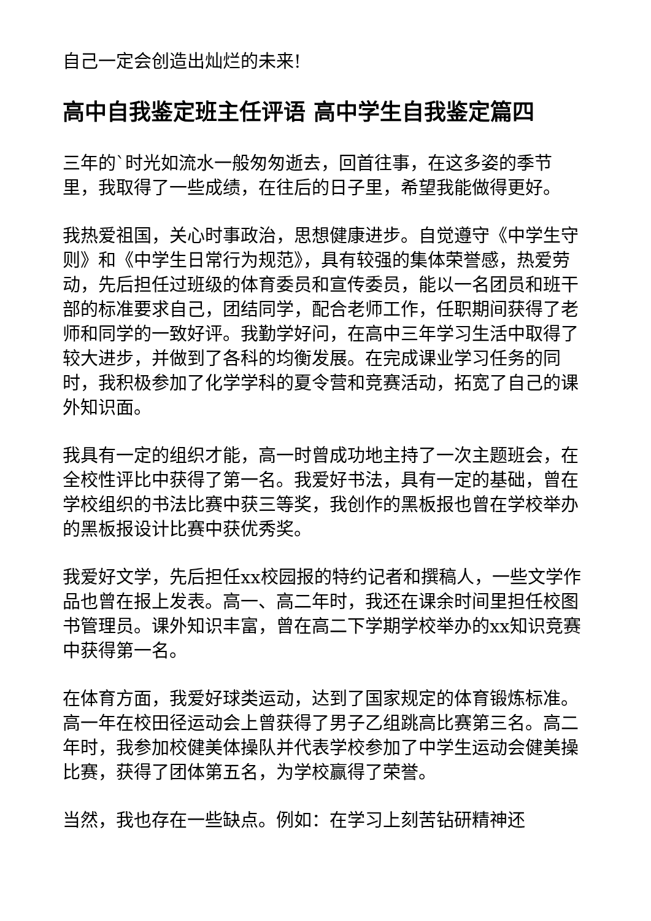自己一定会创造出灿烂的未来!
高中自我鉴定班主任评语 高中学生自我鉴定篇四
三年的`时光如流水一般匆匆逝去，回首往事，在这多姿的季节里，我取得了一些成绩，在往后的日子里，希望我能做得更好。
我热爱祖国，关心时事政治，思想健康进步。自觉遵守《中学生守则》和《中学生日常行为规范》，具有较强的集体荣誉感，热爱劳动，先后担任过班级的体育委员和宣传委员，能以一名团员和班干部的标准要求自己，团结同学，配合老师工作，任职期间获得了老师和同学的一致好评。我勤学好问，在高中三年学习生活中取得了较大进步，并做到了各科的均衡发展。在完成课业学习任务的同时，我积极参加了化学学科的夏令营和竞赛活动，拓宽了自己的课外知识面。
我具有一定的组织才能，高一时曾成功地主持了一次主题班会，在全校性评比中获得了第一名。我爱好书法，具有一定的基础，曾在学校组织的书法比赛中获三等奖，我创作的黑板报也曾在学校举办的黑板报设计比赛中获优秀奖。
我爱好文学，先后担任xx校园报的特约记者和撰稿人，一些文学作品也曾在报上发表。高一、高二年时，我还在课余时间里担任校图书管理员。课外知识丰富，曾在高二下学期学校举办的xx知识竞赛中获得第一名。
在体育方面，我爱好球类运动，达到了国家规定的体育锻炼标准。高一年在校田径运动会上曾获得了男子乙组跳高比赛第三名。高二年时，我参加校健美体操队并代表学校参加了中学生运动会健美操比赛，获得了团体第五名，为学校赢得了荣誉。
当然，我也存在一些缺点。例如：在学习上刻苦钻研精神还